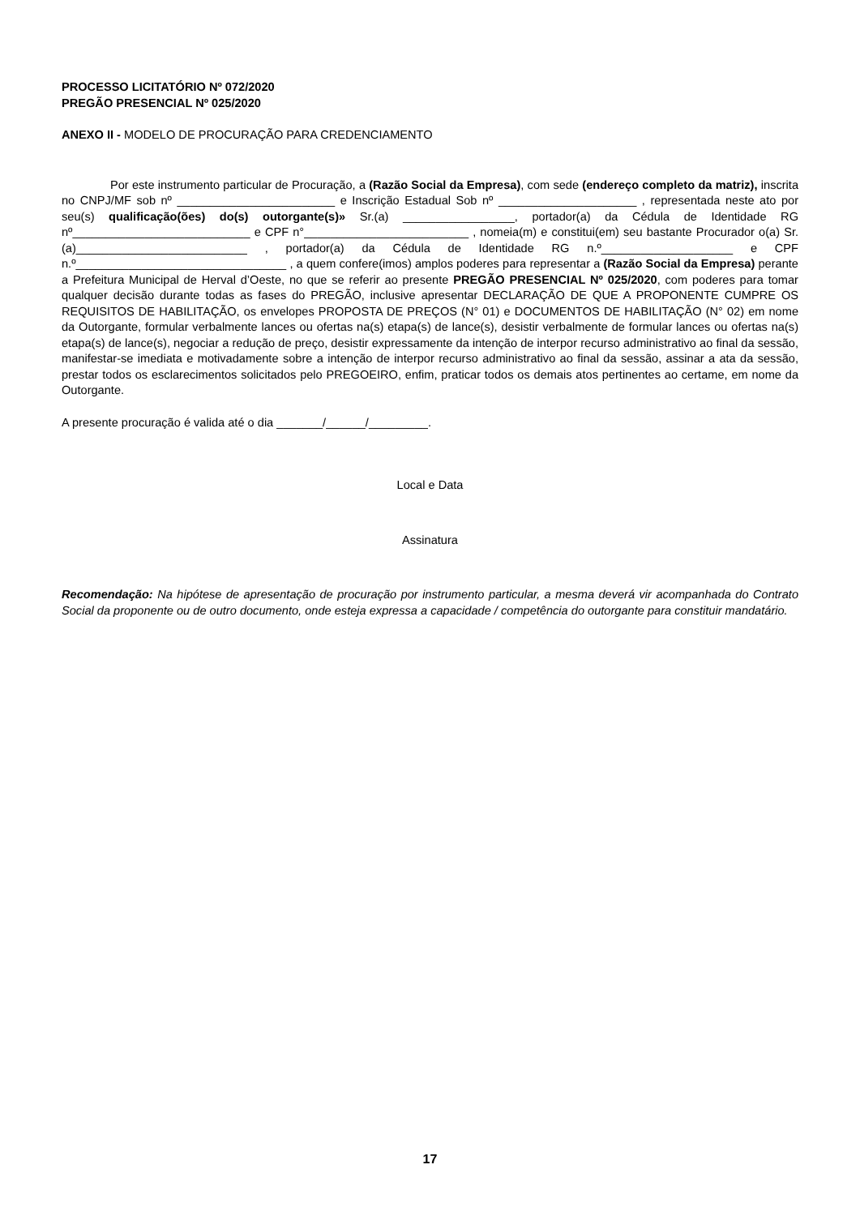PROCESSO LICITATÓRIO Nº 072/2020
PREGÃO PRESENCIAL Nº 025/2020
ANEXO II - MODELO DE PROCURAÇÃO PARA CREDENCIAMENTO
Por este instrumento particular de Procuração, a (Razão Social da Empresa), com sede (endereço completo da matriz), inscrita no CNPJ/MF sob nº ________________________ e Inscrição Estadual Sob nº _____________________ , representada neste ato por seu(s) qualificação(ões) do(s) outorgante(s)» Sr.(a) _________________, portador(a) da Cédula de Identidade RG nº___________________________ e CPF n°_________________________ , nomeia(m) e constitui(em) seu bastante Procurador o(a) Sr.(a)__________________________ , portador(a) da Cédula de Identidade RG n.º____________________ e CPF n.º________________________________ , a quem confere(imos) amplos poderes para representar a (Razão Social da Empresa) perante a Prefeitura Municipal de Herval d’Oeste, no que se referir ao presente PREGÃO PRESENCIAL Nº 025/2020, com poderes para tomar qualquer decisão durante todas as fases do PREGÃO, inclusive apresentar DECLARAÇÃO DE QUE A PROPONENTE CUMPRE OS REQUISITOS DE HABILITAÇÃO, os envelopes PROPOSTA DE PREÇOS (N° 01) e DOCUMENTOS DE HABILITAÇÃO (N° 02) em nome da Outorgante, formular verbalmente lances ou ofertas na(s) etapa(s) de lance(s), desistir verbalmente de formular lances ou ofertas na(s) etapa(s) de lance(s), negociar a redução de preço, desistir expressamente da intenção de interpor recurso administrativo ao final da sessão, manifestar-se imediata e motivadamente sobre a intenção de interpor recurso administrativo ao final da sessão, assinar a ata da sessão, prestar todos os esclarecimentos solicitados pelo PREGOEIRO, enfim, praticar todos os demais atos pertinentes ao certame, em nome da Outorgante.
A presente procuração é valida até o dia _______/______/_________.
Local e Data
Assinatura
Recomendação: Na hipótese de apresentação de procuração por instrumento particular, a mesma deverá vir acompanhada do Contrato Social da proponente ou de outro documento, onde esteja expressa a capacidade / competência do outorgante para constituir mandatário.
17